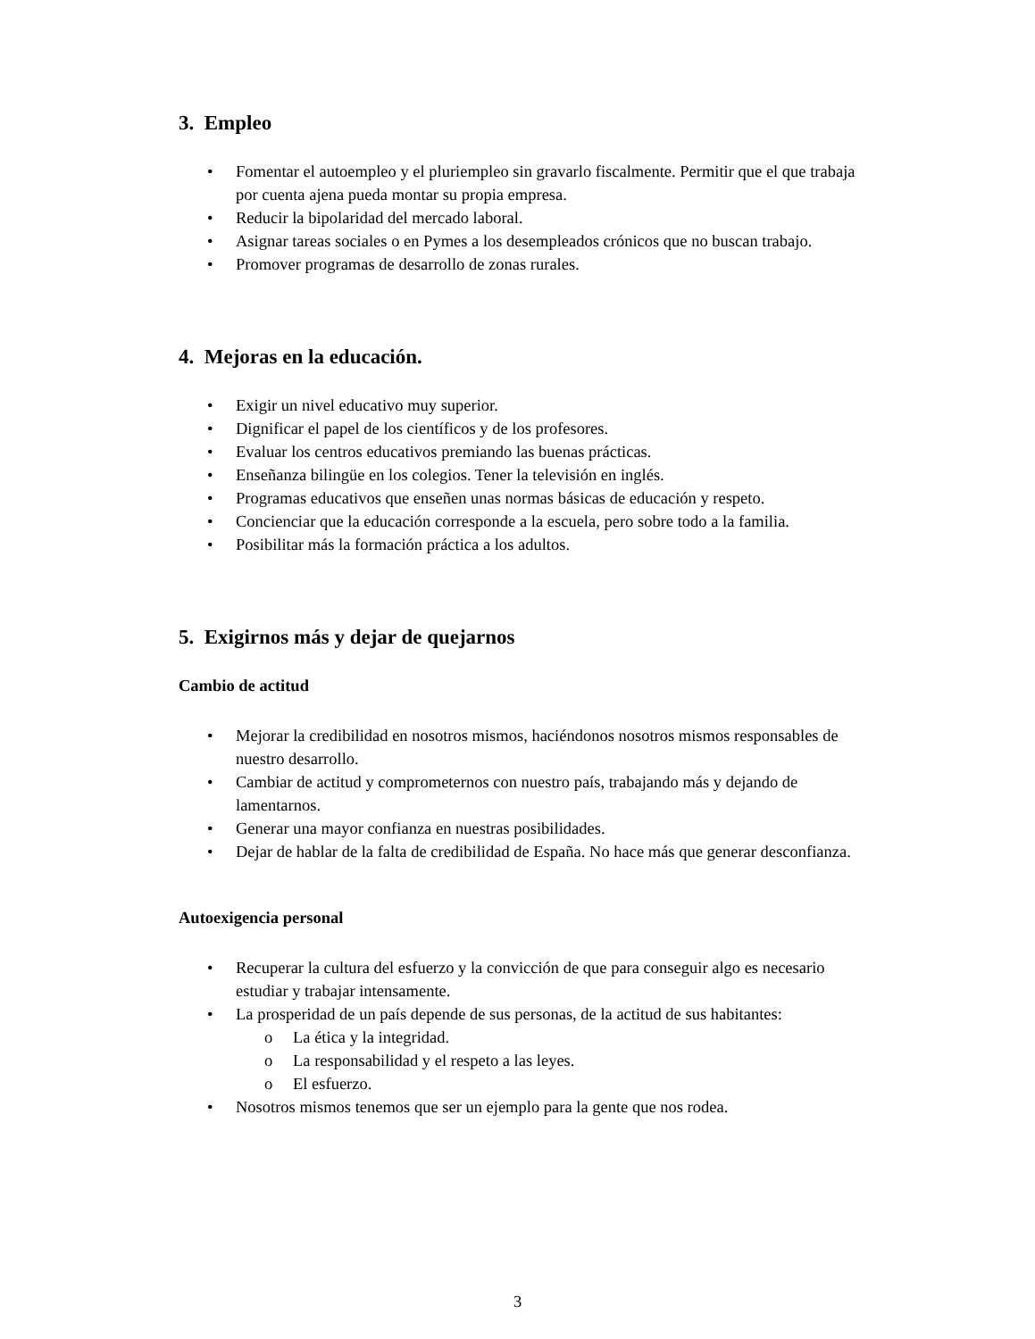3. Empleo
• Fomentar el autoempleo y el pluriempleo sin gravarlo fiscalmente. Permitir que el que trabaja por cuenta ajena pueda montar su propia empresa.
• Reducir la bipolaridad del mercado laboral.
• Asignar tareas sociales o en Pymes a los desempleados crónicos que no buscan trabajo.
• Promover programas de desarrollo de zonas rurales.
4. Mejoras en la educación.
• Exigir un nivel educativo muy superior.
• Dignificar el papel de los científicos y de los profesores.
• Evaluar los centros educativos premiando las buenas prácticas.
• Enseñanza bilingüe en los colegios. Tener la televisión en inglés.
• Programas educativos que enseñen unas normas básicas de educación y respeto.
• Concienciar que la educación corresponde a la escuela, pero sobre todo a la familia.
• Posibilitar más la formación práctica a los adultos.
5. Exigirnos más y dejar de quejarnos
Cambio de actitud
• Mejorar la credibilidad en nosotros mismos, haciéndonos nosotros mismos responsables de nuestro desarrollo.
• Cambiar de actitud y comprometernos con nuestro país, trabajando más y dejando de lamentarnos.
• Generar una mayor confianza en nuestras posibilidades.
• Dejar de hablar de la falta de credibilidad de España. No hace más que generar desconfianza.
Autoexigencia personal
• Recuperar la cultura del esfuerzo y la convicción de que para conseguir algo es necesario estudiar y trabajar intensamente.
• La prosperidad de un país depende de sus personas, de la actitud de sus habitantes:
o La ética y la integridad.
o La responsabilidad y el respeto a las leyes.
o El esfuerzo.
• Nosotros mismos tenemos que ser un ejemplo para la gente que nos rodea.
3